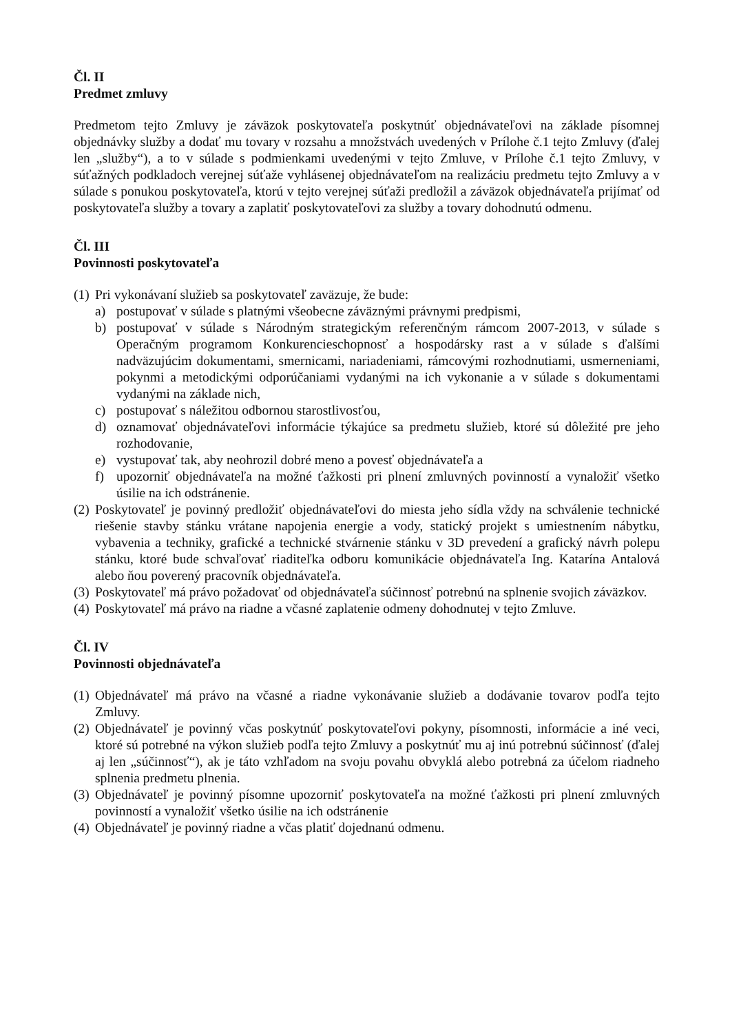Čl. II
Predmet zmluvy
Predmetom tejto Zmluvy je záväzok poskytovateľa poskytnúť objednávateľovi na základe písomnej objednávky služby a dodať mu tovary v rozsahu a množstvách uvedených v Prílohe č.1 tejto Zmluvy (ďalej len „služby“), a to v súlade s podmienkami uvedenými v tejto Zmluve, v Prílohe č.1 tejto Zmluvy, v súťažných podkladoch verejnej súťaže vyhlásenej objednávateľom na realizáciu predmetu tejto Zmluvy a v súlade s ponukou poskytovateľa, ktorú v tejto verejnej súťaži predložil a záväzok objednávateľa prijímať od poskytovateľa služby a tovary a zaplatiť poskytovateľovi za služby a tovary dohodnutú odmenu.
Čl. III
Povinnosti poskytovateľa
(1)
Pri vykonávaní služieb sa poskytovateľ zaväzuje, že bude:
a) postupovať v súlade s platnými všeobecne záväznými právnymi predpismi,
b) postupovať v súlade s Národným strategickým referenčným rámcom 2007-2013, v súlade s Operačným programom Konkurencieschopnosť a hospodársky rast a v súlade s ďalšími nadväzujúcim dokumentami, smernicami, nariadeniami, rámcovými rozhodnutiami, usmerneniami, pokynmi a metodickými odporúčaniami vydanými na ich vykonanie a v súlade s dokumentami vydanými na základe nich,
c) postupovať s náležitou odbornou starostlivosťou,
d) oznamovať objednávateľovi informácie týkajúce sa predmetu služieb, ktoré sú dôležité pre jeho rozhodovanie,
e) vystupovať tak, aby neohrozil dobré meno a povesť objednávateľa a
f) upozorniť objednávateľa na možné ťažkosti pri plnení zmluvných povinností a vynaložiť všetko úsilie na ich odstránenie.
(2)
Poskytovateľ je povinný predložiť objednávateľovi do miesta jeho sídla vždy na schválenie technické riešenie stavby stánku vrátane napojenia energie a vody, statický projekt s umiestnením nábytku, vybavenia a techniky, grafické a technické stvárnenie stánku v 3D prevedení a grafický návrh polepu stánku, ktoré bude schvaľovať riaditeľka odboru komunikácie objednávateľa Ing. Katarína Antalová alebo ňou poverený pracovník objednávateľa.
(3)
Poskytovateľ má právo požadovať od objednávateľa súčinnosť potrebnú na splnenie svojich záväzkov.
(4)
Poskytovateľ má právo na riadne a včasné zaplatenie odmeny dohodnutej v tejto Zmluve.
Čl. IV
Povinnosti objednávateľa
(1)
Objednávateľ má právo na včasné a riadne vykonávanie služieb a dodávanie tovarov podľa tejto Zmluvy.
(2)
Objednávateľ je povinný včas poskytnúť poskytovateľovi pokyny, písomnosti, informácie a iné veci, ktoré sú potrebné na výkon služieb podľa tejto Zmluvy a poskytnúť mu aj inú potrebnú súčinnosť (ďalej aj len „súčinnosť“), ak je táto vzhľadom na svoju povahu obvyklá alebo potrebná za účelom riadneho splnenia predmetu plnenia.
(3)
Objednávateľ je povinný písomne upozorniť poskytovateľa na možné ťažkosti pri plnení zmluvných povinností a vynaložiť všetko úsilie na ich odstránenie
(4)
Objednávateľ je povinný riadne a včas platiť dojednanú odmenu.